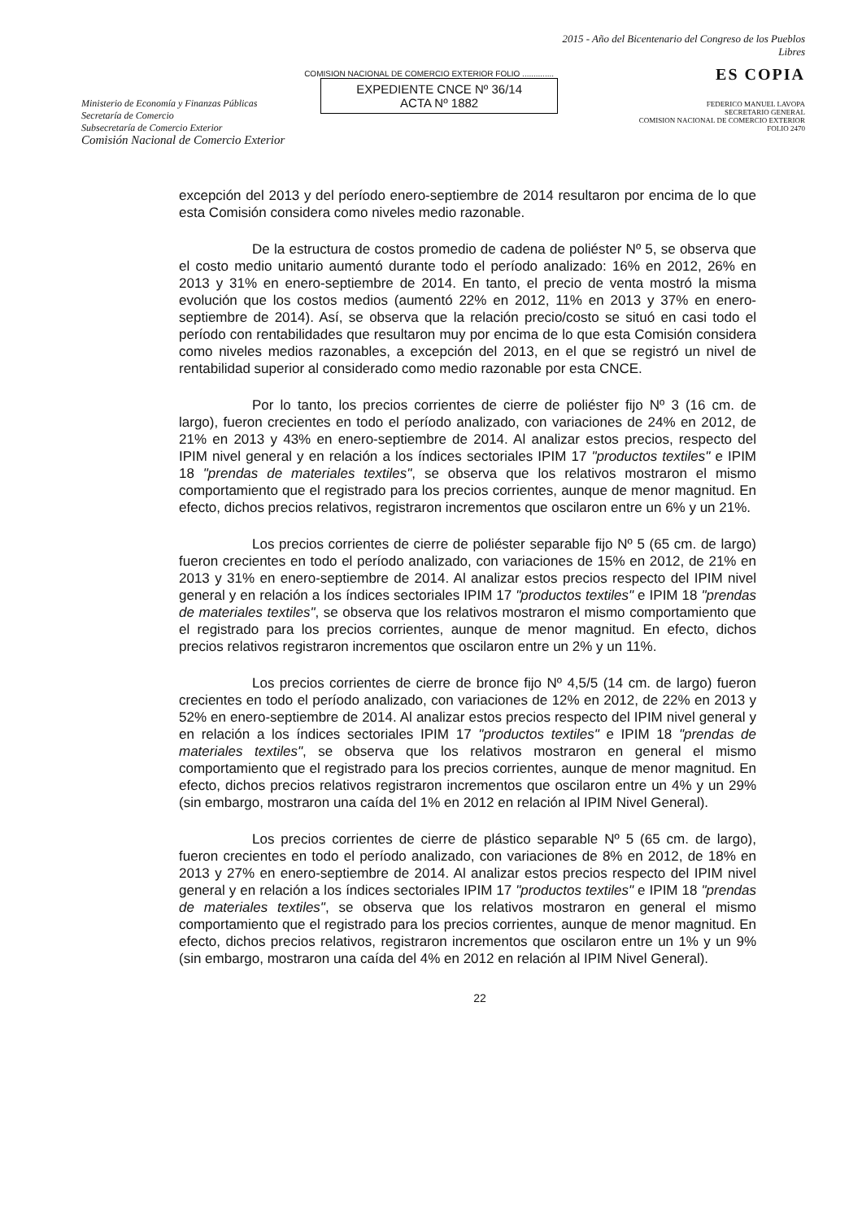Ministerio de Economía y Finanzas Públicas
Secretaría de Comercio
Subsecretaría de Comercio Exterior
Comisión Nacional de Comercio Exterior
COMISION NACIONAL DE COMERCIO EXTERIOR FOLIO ..............
EXPEDIENTE CNCE Nº 36/14
ACTA Nº 1882
2015 - Año del Bicentenario del Congreso de los Pueblos Libres
ES COPIA
FEDERICO MANUEL LAVOPA
SECRETARIO GENERAL
COMISION NACIONAL DE COMERCIO EXTERIOR
FOLIO 2470
excepción del 2013 y del período enero-septiembre de 2014 resultaron por encima de lo que esta Comisión considera como niveles medio razonable.
De la estructura de costos promedio de cadena de poliéster Nº 5, se observa que el costo medio unitario aumentó durante todo el período analizado: 16% en 2012, 26% en 2013 y 31% en enero-septiembre de 2014. En tanto, el precio de venta mostró la misma evolución que los costos medios (aumentó 22% en 2012, 11% en 2013 y 37% en enero-septiembre de 2014). Así, se observa que la relación precio/costo se situó en casi todo el período con rentabilidades que resultaron muy por encima de lo que esta Comisión considera como niveles medios razonables, a excepción del 2013, en el que se registró un nivel de rentabilidad superior al considerado como medio razonable por esta CNCE.
Por lo tanto, los precios corrientes de cierre de poliéster fijo Nº 3 (16 cm. de largo), fueron crecientes en todo el período analizado, con variaciones de 24% en 2012, de 21% en 2013 y 43% en enero-septiembre de 2014. Al analizar estos precios, respecto del IPIM nivel general y en relación a los índices sectoriales IPIM 17 "productos textiles" e IPIM 18 "prendas de materiales textiles", se observa que los relativos mostraron el mismo comportamiento que el registrado para los precios corrientes, aunque de menor magnitud. En efecto, dichos precios relativos, registraron incrementos que oscilaron entre un 6% y un 21%.
Los precios corrientes de cierre de poliéster separable fijo Nº 5 (65 cm. de largo) fueron crecientes en todo el período analizado, con variaciones de 15% en 2012, de 21% en 2013 y 31% en enero-septiembre de 2014. Al analizar estos precios respecto del IPIM nivel general y en relación a los índices sectoriales IPIM 17 "productos textiles" e IPIM 18 "prendas de materiales textiles", se observa que los relativos mostraron el mismo comportamiento que el registrado para los precios corrientes, aunque de menor magnitud. En efecto, dichos precios relativos registraron incrementos que oscilaron entre un 2% y un 11%.
Los precios corrientes de cierre de bronce fijo Nº 4,5/5 (14 cm. de largo) fueron crecientes en todo el período analizado, con variaciones de 12% en 2012, de 22% en 2013 y 52% en enero-septiembre de 2014. Al analizar estos precios respecto del IPIM nivel general y en relación a los índices sectoriales IPIM 17 "productos textiles" e IPIM 18 "prendas de materiales textiles", se observa que los relativos mostraron en general el mismo comportamiento que el registrado para los precios corrientes, aunque de menor magnitud. En efecto, dichos precios relativos registraron incrementos que oscilaron entre un 4% y un 29% (sin embargo, mostraron una caída del 1% en 2012 en relación al IPIM Nivel General).
Los precios corrientes de cierre de plástico separable Nº 5 (65 cm. de largo), fueron crecientes en todo el período analizado, con variaciones de 8% en 2012, de 18% en 2013 y 27% en enero-septiembre de 2014. Al analizar estos precios respecto del IPIM nivel general y en relación a los índices sectoriales IPIM 17 "productos textiles" e IPIM 18 "prendas de materiales textiles", se observa que los relativos mostraron en general el mismo comportamiento que el registrado para los precios corrientes, aunque de menor magnitud. En efecto, dichos precios relativos, registraron incrementos que oscilaron entre un 1% y un 9% (sin embargo, mostraron una caída del 4% en 2012 en relación al IPIM Nivel General).
22